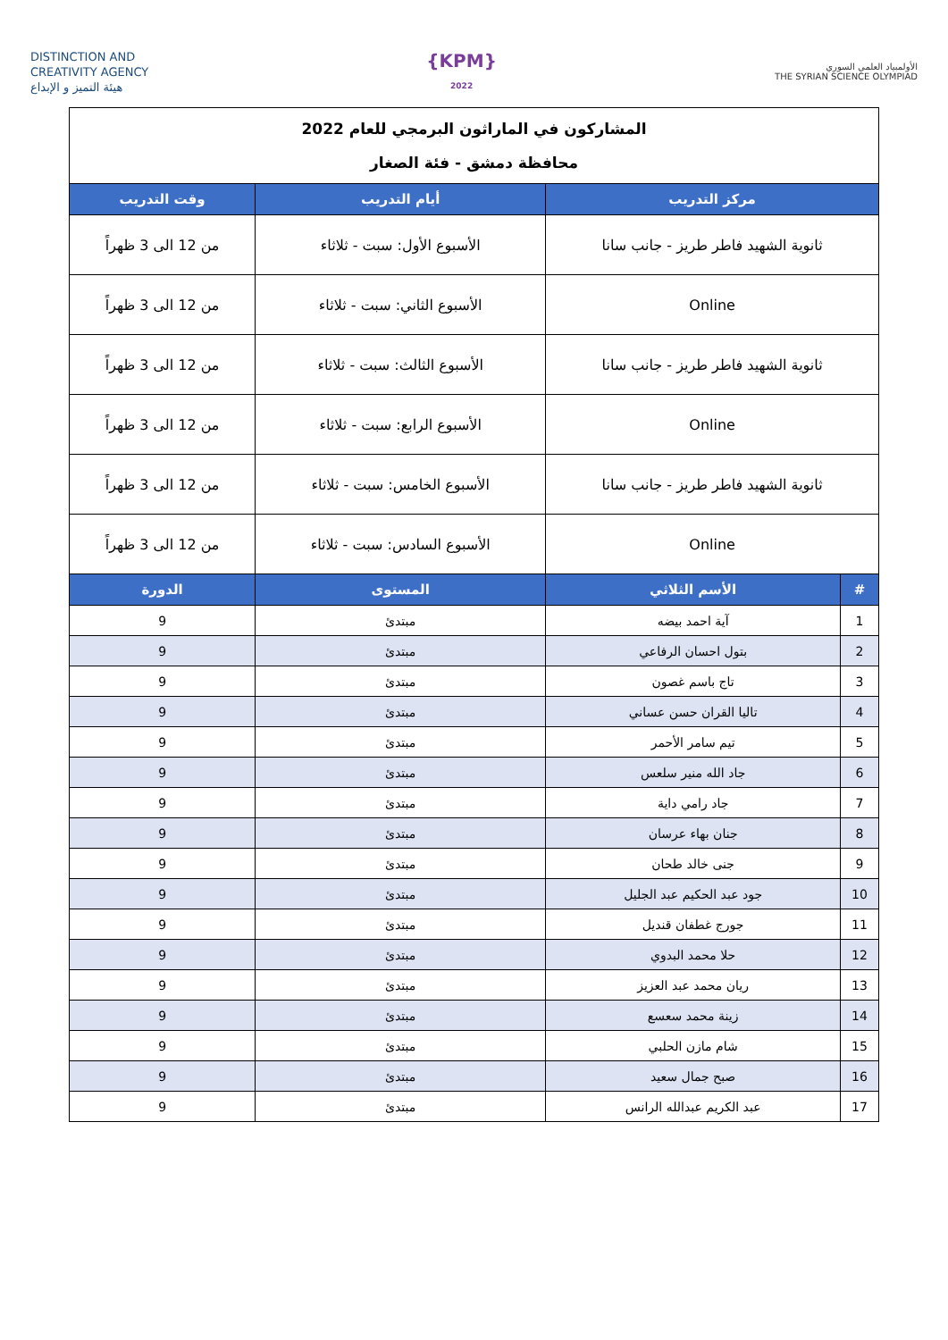DISTINCTION AND
CREATIVITY AGENCY
هيئة التميز و الإبداع
{KPM}
2022
الأولمبياد العلمي السوري
THE SYRIAN SCIENCE OLYMPIAD
| المشاركون في الماراثون البرمجي للعام 2022 محافظة دمشق - فئة الصغار | | | |
| مركز التدريب | | أيام التدريب | وقت التدريب |
| ثانوية الشهيد فاطر طريز - جانب سانا | | الأسبوع الأول: سبت - ثلاثاء | من 12 الى 3 ظهراً |
| Online | | الأسبوع الثاني: سبت - ثلاثاء | من 12 الى 3 ظهراً |
| ثانوية الشهيد فاطر طريز - جانب سانا | | الأسبوع الثالث: سبت - ثلاثاء | من 12 الى 3 ظهراً |
| Online | | الأسبوع الرابع: سبت - ثلاثاء | من 12 الى 3 ظهراً |
| ثانوية الشهيد فاطر طريز - جانب سانا | | الأسبوع الخامس: سبت - ثلاثاء | من 12 الى 3 ظهراً |
| Online | | الأسبوع السادس: سبت - ثلاثاء | من 12 الى 3 ظهراً |
| # | الأسم الثلاثي | المستوى | الدورة |
| 1 | آية احمد بيضه | مبتدئ | 9 |
| 2 | بتول احسان الرفاعي | مبتدئ | 9 |
| 3 | تاج باسم غصون | مبتدئ | 9 |
| 4 | تاليا القران حسن عساني | مبتدئ | 9 |
| 5 | تيم سامر الأحمر | مبتدئ | 9 |
| 6 | جاد الله منير سلعس | مبتدئ | 9 |
| 7 | جاد رامي داية | مبتدئ | 9 |
| 8 | جنان بهاء عرسان | مبتدئ | 9 |
| 9 | جنى خالد طحان | مبتدئ | 9 |
| 10 | جود عبد الحكيم عبد الجليل | مبتدئ | 9 |
| 11 | جورج غطفان قنديل | مبتدئ | 9 |
| 12 | حلا محمد البدوي | مبتدئ | 9 |
| 13 | ريان محمد عبد العزيز | مبتدئ | 9 |
| 14 | زينة محمد سعسع | مبتدئ | 9 |
| 15 | شام مازن الحلبي | مبتدئ | 9 |
| 16 | صبح جمال سعيد | مبتدئ | 9 |
| 17 | عبد الكريم عبدالله الرانس | مبتدئ | 9 |